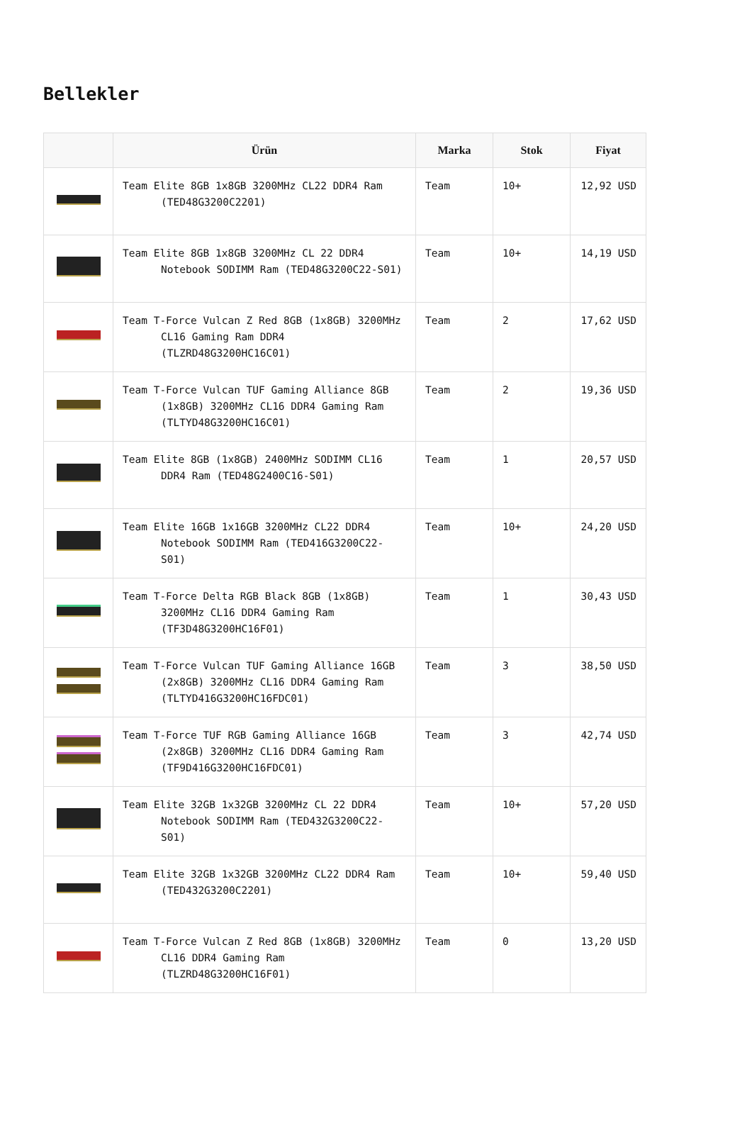Bellekler
| | Ürün | Marka | Stok | Fiyat |
| --- | --- | --- | --- | --- |
| | Team Elite 8GB 1x8GB 3200MHz CL22 DDR4 Ram (TED48G3200C2201) | Team | 10+ | 12,92 USD |
| | Team Elite 8GB 1x8GB 3200MHz CL 22 DDR4 Notebook SODIMM Ram (TED48G3200C22-S01) | Team | 10+ | 14,19 USD |
| | Team T-Force Vulcan Z Red 8GB (1x8GB) 3200MHz CL16 Gaming Ram DDR4 (TLZRD48G3200HC16C01) | Team | 2 | 17,62 USD |
| | Team T-Force Vulcan TUF Gaming Alliance 8GB (1x8GB) 3200MHz CL16 DDR4 Gaming Ram (TLTYD48G3200HC16C01) | Team | 2 | 19,36 USD |
| | Team Elite 8GB (1x8GB) 2400MHz SODIMM CL16 DDR4 Ram (TED48G2400C16-S01) | Team | 1 | 20,57 USD |
| | Team Elite 16GB 1x16GB 3200MHz CL22 DDR4 Notebook SODIMM Ram (TED416G3200C22-S01) | Team | 10+ | 24,20 USD |
| | Team T-Force Delta RGB Black 8GB (1x8GB) 3200MHz CL16 DDR4 Gaming Ram (TF3D48G3200HC16F01) | Team | 1 | 30,43 USD |
| | Team T-Force Vulcan TUF Gaming Alliance 16GB (2x8GB) 3200MHz CL16 DDR4 Gaming Ram (TLTYD416G3200HC16FDC01) | Team | 3 | 38,50 USD |
| | Team T-Force TUF RGB Gaming Alliance 16GB (2x8GB) 3200MHz CL16 DDR4 Gaming Ram (TF9D416G3200HC16FDC01) | Team | 3 | 42,74 USD |
| | Team Elite 32GB 1x32GB 3200MHz CL 22 DDR4 Notebook SODIMM Ram (TED432G3200C22-S01) | Team | 10+ | 57,20 USD |
| | Team Elite 32GB 1x32GB 3200MHz CL22 DDR4 Ram (TED432G3200C2201) | Team | 10+ | 59,40 USD |
| | Team T-Force Vulcan Z Red 8GB (1x8GB) 3200MHz CL16 DDR4 Gaming Ram (TLZRD48G3200HC16F01) | Team | 0 | 13,20 USD |